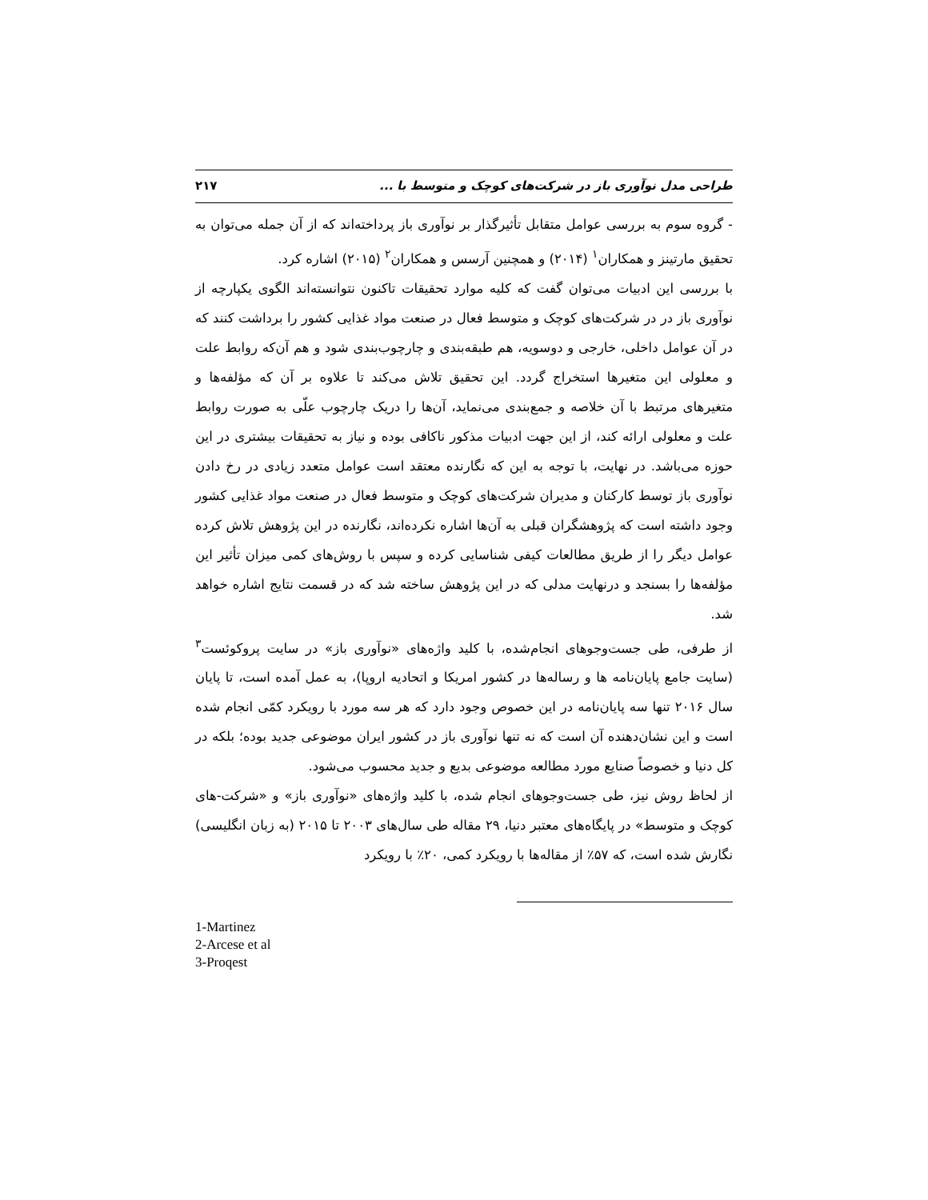طراحی مدل نوآوری باز در شرکت‌های کوچک و متوسط با ... ۲۱۷
- گروه سوم به بررسی عوامل متقابل تأثیرگذار بر نوآوری باز پرداخته‌اند که از آن جمله می‌توان به تحقیق مارتینز و همکاران<sup>۱</sup> (۲۰۱۴) و همچنین آرسس و همکاران<sup>۲</sup> (۲۰۱۵) اشاره کرد.
با بررسی این ادبیات می‌توان گفت که کلیه موارد تحقیقات تاکنون نتوانسته‌اند الگوی یکپارچه از نوآوری باز در در شرکت‌های کوچک و متوسط فعال در صنعت مواد غذایی کشور را برداشت کنند که در آن عوامل داخلی، خارجی و دوسویه، هم طبقه‌بندی و چارچوب‌بندی شود و هم آن‌که روابط علت و معلولی این متغیرها استخراج گردد. این تحقیق تلاش می‌کند تا علاوه بر آن که مؤلفه‌ها و متغیرهای مرتبط با آن خلاصه و جمع‌بندی می‌نماید، آن‌ها را دریک چارچوب علّی به صورت روابط علت و معلولی ارائه کند، از این جهت ادبیات مذکور ناکافی بوده و نیاز به تحقیقات بیشتری در این حوزه می‌باشد. در نهایت، با توجه به این که نگارنده معتقد است عوامل متعدد زیادی در رخ دادن نوآوری باز توسط کارکنان و مدیران شرکت‌های کوچک و متوسط فعال در صنعت مواد غذایی کشور وجود داشته است که پژوهشگران قبلی به آن‌ها اشاره نکرده‌اند، نگارنده در این پژوهش تلاش کرده عوامل دیگر را از طریق مطالعات کیفی شناسایی کرده و سپس با روش‌های کمی میزان تأثیر این مؤلفه‌ها را بسنجد و درنهایت مدلی که در این پژوهش ساخته شد که در قسمت نتایج اشاره خواهد شد.
از طرفی، طی جست‌وجوهای انجام‌شده، با کلید واژه‌های «نوآوری باز» در سایت پروکوئست<sup>۳</sup> (سایت جامع پایان‌نامه ها و رساله‌ها در کشور امریکا و اتحادیه اروپا)، به عمل آمده است، تا پایان سال ۲۰۱۶ تنها سه پایان‌نامه در این خصوص وجود دارد که هر سه مورد با رویکرد کمّی انجام شده است و این نشان‌دهنده آن است که نه تنها نوآوری باز در کشور ایران موضوعی جدید بوده؛ بلکه در کل دنیا و خصوصاً صنایع مورد مطالعه موضوعی بدیع و جدید محسوب می‌شود.
از لحاظ روش نیز، طی جست‌وجوهای انجام شده، با کلید واژه‌های «نوآوری باز» و «شرکت-های کوچک و متوسط» در پایگاه‌های معتبر دنیا، ۲۹ مقاله طی سال‌های ۲۰۰۳ تا ۲۰۱۵ (به زبان انگلیسی) نگارش شده است، که ۵۷٪ از مقاله‌ها با رویکرد کمی، ۲۰٪ با رویکرد
1-Martinez
2-Arcese et al
3-Proqest